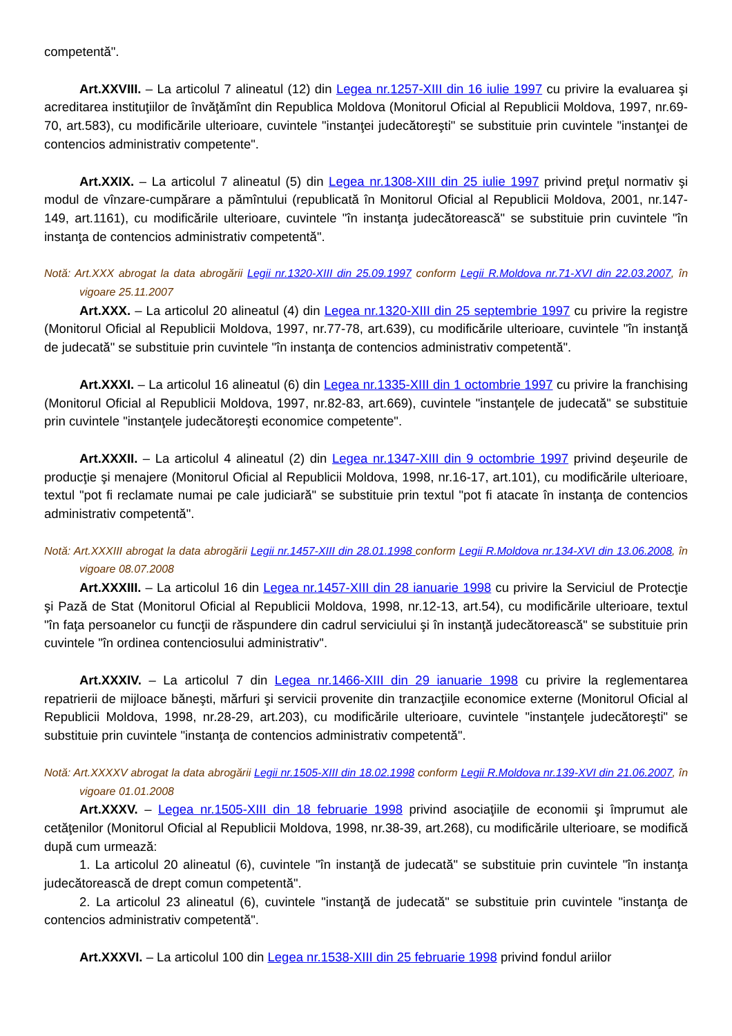competentă".
Art.XXVIII. – La articolul 7 alineatul (12) din Legea nr.1257-XIII din 16 iulie 1997 cu privire la evaluarea şi acreditarea instituţiilor de învăţămînt din Republica Moldova (Monitorul Oficial al Republicii Moldova, 1997, nr.69-70, art.583), cu modificările ulterioare, cuvintele "instanţei judecătoreşti" se substituie prin cuvintele "instanţei de contencios administrativ competente".
Art.XXIX. – La articolul 7 alineatul (5) din Legea nr.1308-XIII din 25 iulie 1997 privind preţul normativ şi modul de vînzare-cumpărare a pămîntului (republicată în Monitorul Oficial al Republicii Moldova, 2001, nr.147-149, art.1161), cu modificările ulterioare, cuvintele "în instanţa judecătorească" se substituie prin cuvintele "în instanţa de contencios administrativ competentă".
Notă: Art.XXX abrogat la data abrogării Legii nr.1320-XIII din 25.09.1997 conform Legii R.Moldova nr.71-XVI din 22.03.2007, în vigoare 25.11.2007
Art.XXX. – La articolul 20 alineatul (4) din Legea nr.1320-XIII din 25 septembrie 1997 cu privire la registre (Monitorul Oficial al Republicii Moldova, 1997, nr.77-78, art.639), cu modificările ulterioare, cuvintele "în instanţă de judecată" se substituie prin cuvintele "în instanţa de contencios administrativ competentă".
Art.XXXI. – La articolul 16 alineatul (6) din Legea nr.1335-XIII din 1 octombrie 1997 cu privire la franchising (Monitorul Oficial al Republicii Moldova, 1997, nr.82-83, art.669), cuvintele "instanţele de judecată" se substituie prin cuvintele "instanţele judecătoreşti economice competente".
Art.XXXII. – La articolul 4 alineatul (2) din Legea nr.1347-XIII din 9 octombrie 1997 privind deşeurile de producţie şi menajere (Monitorul Oficial al Republicii Moldova, 1998, nr.16-17, art.101), cu modificările ulterioare, textul "pot fi reclamate numai pe cale judiciară" se substituie prin textul "pot fi atacate în instanţa de contencios administrativ competentă".
Notă: Art.XXXIII abrogat la data abrogării Legii nr.1457-XIII din 28.01.1998 conform Legii R.Moldova nr.134-XVI din 13.06.2008, în vigoare 08.07.2008
Art.XXXIII. – La articolul 16 din Legea nr.1457-XIII din 28 ianuarie 1998 cu privire la Serviciul de Protecţie şi Pază de Stat (Monitorul Oficial al Republicii Moldova, 1998, nr.12-13, art.54), cu modificările ulterioare, textul "în faţa persoanelor cu funcţii de răspundere din cadrul serviciului şi în instanţă judecătorească" se substituie prin cuvintele "în ordinea contenciosului administrativ".
Art.XXXIV. – La articolul 7 din Legea nr.1466-XIII din 29 ianuarie 1998 cu privire la reglementarea repatrierii de mijloace băneşti, mărfuri şi servicii provenite din tranzacţiile economice externe (Monitorul Oficial al Republicii Moldova, 1998, nr.28-29, art.203), cu modificările ulterioare, cuvintele "instanţele judecătoreşti" se substituie prin cuvintele "instanţa de contencios administrativ competentă".
Notă: Art.XXXXV abrogat la data abrogării Legii nr.1505-XIII din 18.02.1998 conform Legii R.Moldova nr.139-XVI din 21.06.2007, în vigoare 01.01.2008
Art.XXXV. – Legea nr.1505-XIII din 18 februarie 1998 privind asociaţiile de economii şi împrumut ale cetăţenilor (Monitorul Oficial al Republicii Moldova, 1998, nr.38-39, art.268), cu modificările ulterioare, se modifică după cum urmează:
1. La articolul 20 alineatul (6), cuvintele "în instanţă de judecată" se substituie prin cuvintele "în instanţa judecătorească de drept comun competentă".
2. La articolul 23 alineatul (6), cuvintele "instanţă de judecată" se substituie prin cuvintele "instanţa de contencios administrativ competentă".
Art.XXXVI. – La articolul 100 din Legea nr.1538-XIII din 25 februarie 1998 privind fondul ariilor